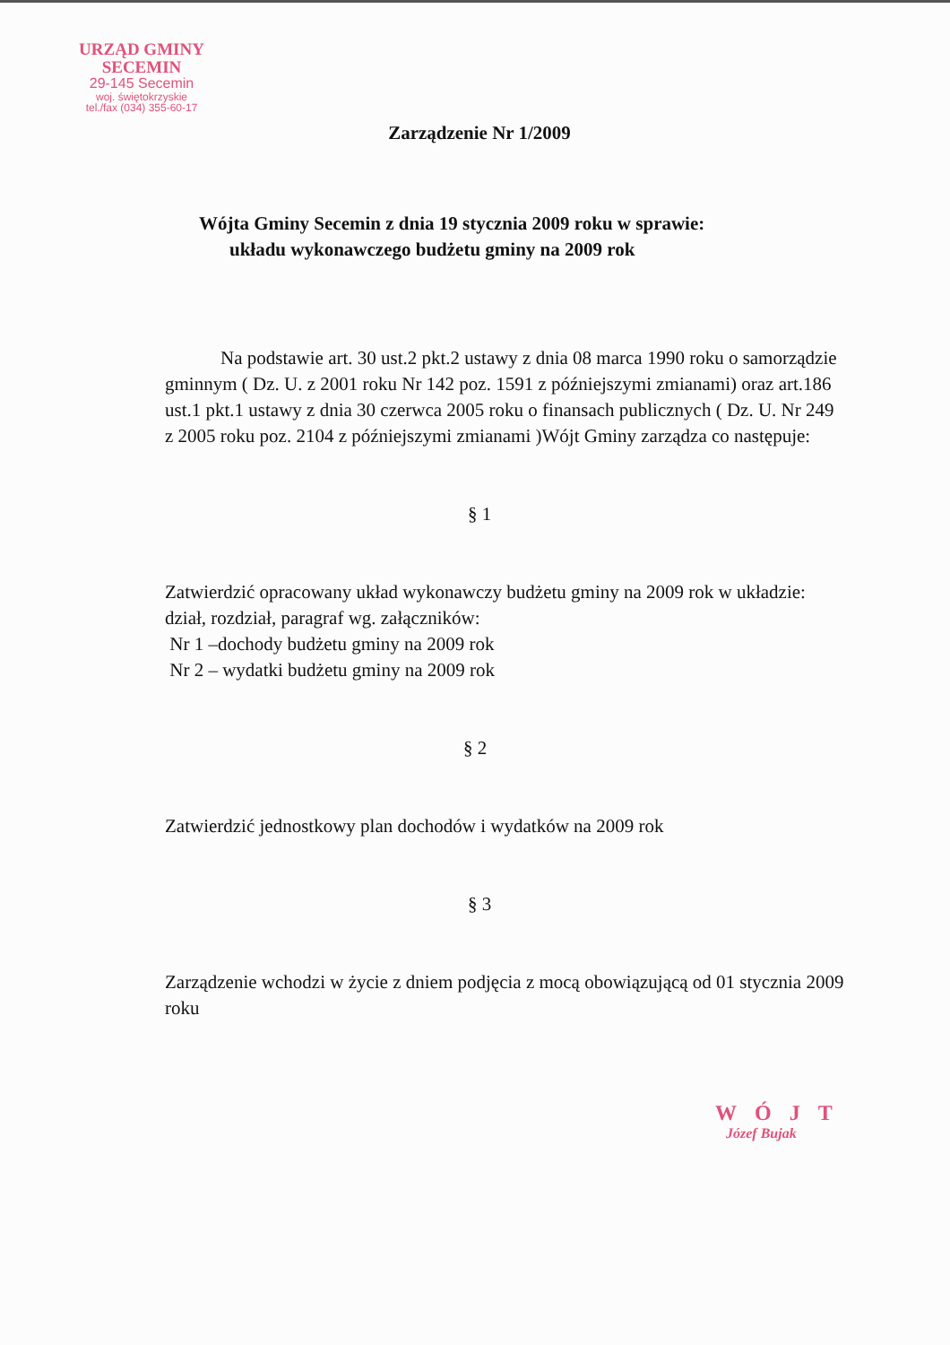URZĄD GMINY
SECEMIN
29-145 Secemin
woj. świętokrzyskie
tel./fax (034) 355-60-17
Zarządzenie Nr 1/2009
Wójta Gminy Secemin z dnia 19 stycznia 2009 roku w sprawie:
układu wykonawczego budżetu gminy na 2009 rok
Na podstawie art. 30 ust.2 pkt.2 ustawy z dnia 08 marca 1990 roku o samorządzie gminnym ( Dz. U. z 2001 roku Nr 142 poz. 1591 z późniejszymi zmianami) oraz art.186 ust.1 pkt.1 ustawy z dnia 30 czerwca 2005 roku o finansach publicznych ( Dz. U. Nr 249 z 2005 roku poz. 2104 z późniejszymi zmianami )Wójt Gminy zarządza co następuje:
§ 1
Zatwierdzić opracowany układ wykonawczy budżetu gminy na 2009 rok w układzie: dział, rozdział, paragraf wg. załączników:
Nr 1 –dochody budżetu gminy na 2009 rok
Nr 2 – wydatki budżetu gminy na 2009 rok
§ 2
Zatwierdzić jednostkowy plan dochodów i wydatków na 2009 rok
§ 3
Zarządzenie wchodzi w życie z dniem podjęcia z mocą obowiązującą od 01 stycznia 2009 roku
WÓJT
Józef Bujak